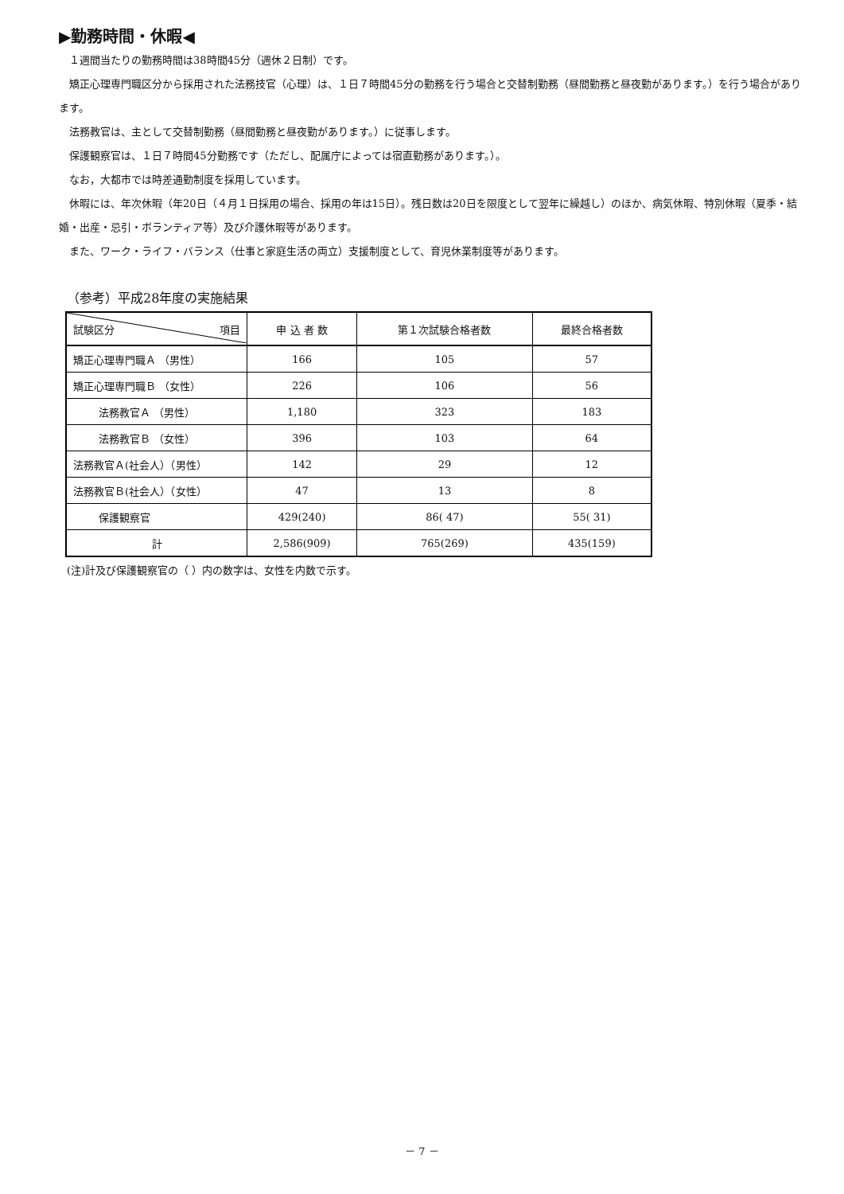▶勤務時間・休暇◀
１週間当たりの勤務時間は38時間45分（週休２日制）です。
矯正心理専門職区分から採用された法務技官（心理）は、１日７時間45分の勤務を行う場合と交替制勤務（昼間勤務と昼夜勤があります。）を行う場合があります。
法務教官は、主として交替制勤務（昼間勤務と昼夜勤があります。）に従事します。
保護観察官は、１日７時間45分勤務です（ただし、配属庁によっては宿直勤務があります。）。
なお，大都市では時差通勤制度を採用しています。
休暇には、年次休暇（年20日（４月１日採用の場合、採用の年は15日）。残日数は20日を限度として翌年に繰越し）のほか、病気休暇、特別休暇（夏季・結婚・出産・忌引・ボランティア等）及び介護休暇等があります。
また、ワーク・ライフ・バランス（仕事と家庭生活の両立）支援制度として、育児休業制度等があります。
（参考）平成28年度の実施結果
| 試験区分 項目 | 申 込 者 数 | 第１次試験合格者数 | 最終合格者数 |
| --- | --- | --- | --- |
| 矯正心理専門職Ａ （男性） | 166 | 105 | 57 |
| 矯正心理専門職Ｂ （女性） | 226 | 106 | 56 |
| 法務教官Ａ （男性） | 1,180 | 323 | 183 |
| 法務教官Ｂ （女性） | 396 | 103 | 64 |
| 法務教官Ａ(社会人）（男性） | 142 | 29 | 12 |
| 法務教官Ｂ(社会人）（女性） | 47 | 13 | 8 |
| 保護観察官 | 429(240) | 86( 47) | 55( 31) |
| 計 | 2,586(909) | 765(269) | 435(159) |
(注)計及び保護観察官の（ ）内の数字は、女性を内数で示す。
－ 7 －